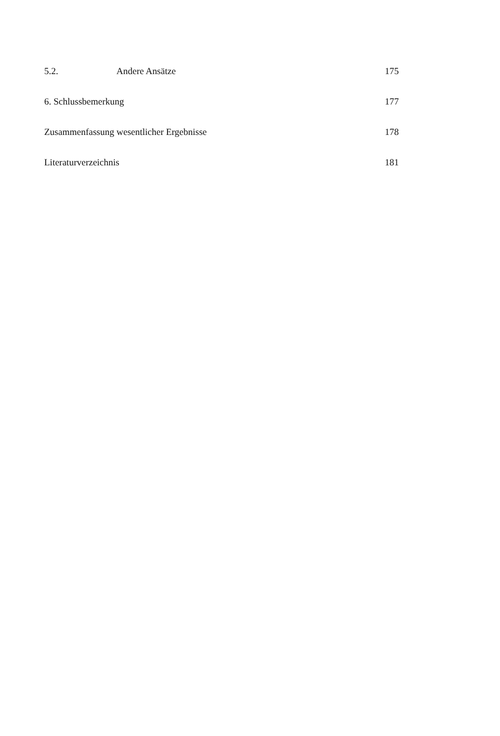5.2. Andere Ansätze 175
6. Schlussbemerkung 177
Zusammenfassung wesentlicher Ergebnisse 178
Literaturverzeichnis 181